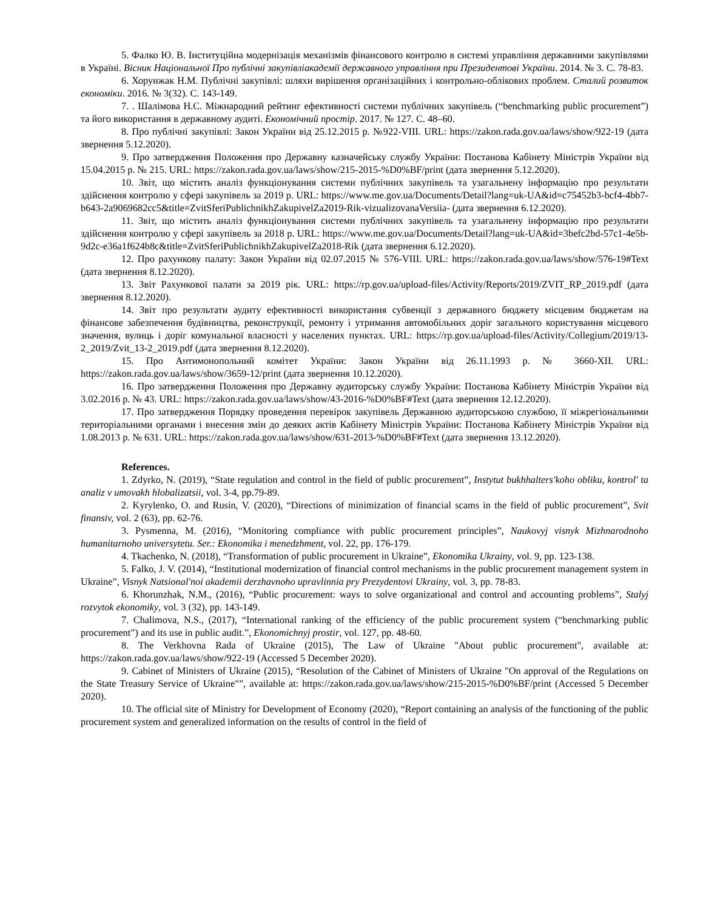5. Фалко Ю. В. Інституційна модернізація механізмів фінансового контролю в системі управління державними закупівлями в Україні. Вісник Національної Про публічні закупівліакадемії державного управління при Президентові України. 2014. № 3. С. 78-83.
6. Хорунжак Н.М. Публічні закупівлі: шляхи вирішення організаційних і контрольно-облікових проблем. Сталий розвиток економіки. 2016. № 3(32). С. 143-149.
7. . Шалімова Н.С. Міжнародний рейтинг ефективності системи публічних закупівель (“benchmarking public procurement”) та його використання в державному аудиті. Економічний простір. 2017. № 127. С. 48–60.
8. Про публічні закупівлі: Закон України від 25.12.2015 р. №922-VIII. URL: https://zakon.rada.gov.ua/laws/show/922-19 (дата звернення 5.12.2020).
9. Про затвердження Положення про Державну казначейську службу України: Постанова Кабінету Міністрів України від 15.04.2015 р. № 215. URL: https://zakon.rada.gov.ua/laws/show/215-2015-%D0%BF/print (дата звернення 5.12.2020).
10. Звіт, що містить аналіз функціонування системи публічних закупівель та узагальнену інформацію про результати здійснення контролю у сфері закупівель за 2019 р. URL: https://www.me.gov.ua/Documents/Detail?lang=uk-UA&id=c75452b3-bcf4-4bb7-b643-2a9069682cc5&title=ZvitSferiPublichnikhZakupivelZa2019-Rik-vizualizovanaVersiia- (дата звернення 6.12.2020).
11. Звіт, що містить аналіз функціонування системи публічних закупівель та узагальнену інформацію про результати здійснення контролю у сфері закупівель за 2018 р. URL: https://www.me.gov.ua/Documents/Detail?lang=uk-UA&id=3befc2bd-57c1-4e5b-9d2c-e36a1f624b8c&title=ZvitSferiPublichnikhZakupivelZa2018-Rik (дата звернення 6.12.2020).
12. Про рахункову палату: Закон України від 02.07.2015 № 576-VIII. URL: https://zakon.rada.gov.ua/laws/show/576-19#Text (дата звернення 8.12.2020).
13. Звіт Рахункової палати за 2019 рік. URL: https://rp.gov.ua/upload-files/Activity/Reports/2019/ZVIT_RP_2019.pdf (дата звернення 8.12.2020).
14. Звіт про результати аудиту ефективності використання субвенції з державного бюджету місцевим бюджетам на фінансове забезпечення будівництва, реконструкції, ремонту і утримання автомобільних доріг загального користування місцевого значення, вулиць і доріг комунальної власності у населених пунктах. URL: https://rp.gov.ua/upload-files/Activity/Collegium/2019/13-2_2019/Zvit_13-2_2019.pdf (дата звернення 8.12.2020).
15. Про Антимонопольний комітет України: Закон України від 26.11.1993 р. № 3660-XII. URL: https://zakon.rada.gov.ua/laws/show/3659-12/print (дата звернення 10.12.2020).
16. Про затвердження Положення про Державну аудиторську службу України: Постанова Кабінету Міністрів України від 3.02.2016 р. № 43. URL: https://zakon.rada.gov.ua/laws/show/43-2016-%D0%BF#Text (дата звернення 12.12.2020).
17. Про затвердження Порядку проведення перевірок закупівель Державною аудиторською службою, її міжрегіональними територіальними органами і внесення змін до деяких актів Кабінету Міністрів України: Постанова Кабінету Міністрів України від 1.08.2013 р. № 631. URL: https://zakon.rada.gov.ua/laws/show/631-2013-%D0%BF#Text (дата звернення 13.12.2020).
References.
1. Zdyrko, N. (2019), “State regulation and control in the field of public procurement”, Instytut bukhhalters'koho obliku, kontrol' ta analiz v umovakh hlobalizatsii, vol. 3-4, pp.79-89.
2. Kyrylenko, O. and Rusin, V. (2020), “Directions of minimization of financial scams in the field of public procurement”, Svit finansiv, vol. 2 (63), pp. 62-76.
3. Pysmenna, M. (2016), “Monitoring compliance with public procurement principles”, Naukovyj visnyk Mizhnarodnoho humanitarnoho universytetu. Ser.: Ekonomika i menedzhment, vol. 22, pp. 176-179.
4. Tkachenko, N. (2018), “Transformation of public procurement in Ukraine”, Ekonomika Ukrainy, vol. 9, pp. 123-138.
5. Falko, J. V. (2014), “Institutional modernization of financial control mechanisms in the public procurement management system in Ukraine”, Visnyk Natsional'noi akademii derzhavnoho upravlinnia pry Prezydentovi Ukrainy, vol. 3, pp. 78-83.
6. Khorunzhak, N.M., (2016), “Public procurement: ways to solve organizational and control and accounting problems”, Stalyj rozvytok ekonomiky, vol. 3 (32), pp. 143-149.
7. Chalimova, N.S., (2017), “International ranking of the efficiency of the public procurement system (“benchmarking public procurement”) and its use in public audit.”, Ekonomichnyj prostir, vol. 127, pp. 48-60.
8. The Verkhovna Rada of Ukraine (2015), The Law of Ukraine "About public procurement", available at: https://zakon.rada.gov.ua/laws/show/922-19 (Accessed 5 December 2020).
9. Cabinet of Ministers of Ukraine (2015), “Resolution of the Cabinet of Ministers of Ukraine "On approval of the Regulations on the State Treasury Service of Ukraine"”, available at: https://zakon.rada.gov.ua/laws/show/215-2015-%D0%BF/print (Accessed 5 December 2020).
10. The official site of Ministry for Development of Economy (2020), “Report containing an analysis of the functioning of the public procurement system and generalized information on the results of control in the field of